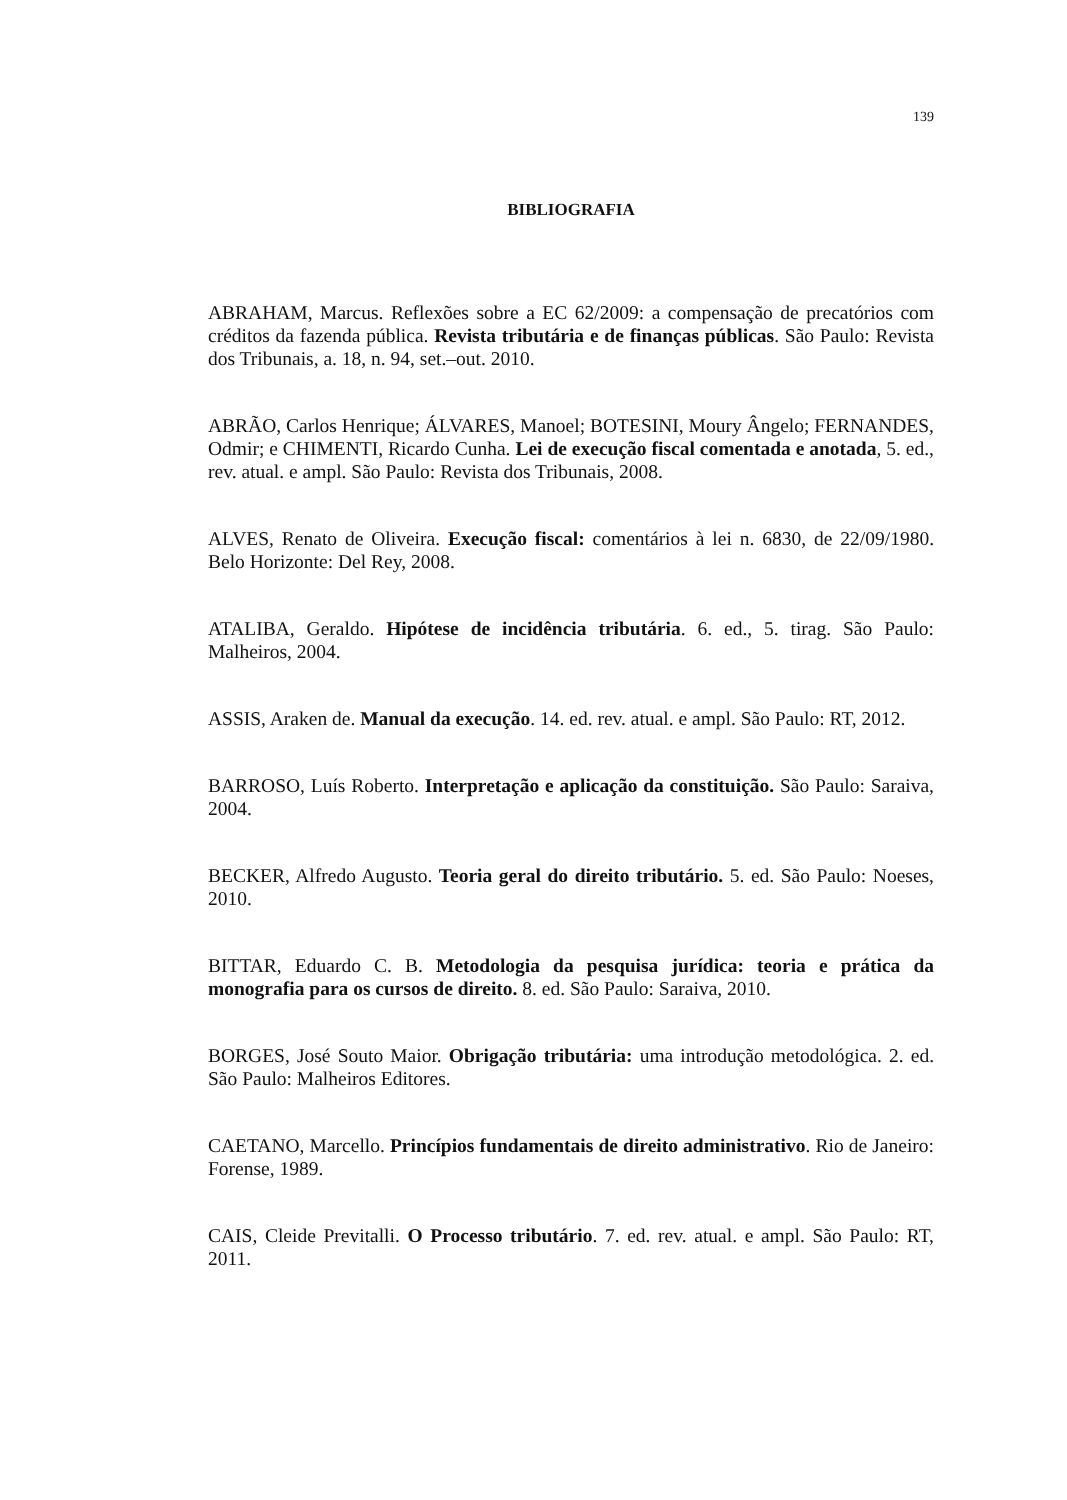139
BIBLIOGRAFIA
ABRAHAM, Marcus. Reflexões sobre a EC 62/2009: a compensação de precatórios com créditos da fazenda pública. Revista tributária e de finanças públicas. São Paulo: Revista dos Tribunais, a. 18, n. 94, set.–out. 2010.
ABRÃO, Carlos Henrique; ÁLVARES, Manoel; BOTESINI, Moury Ângelo; FERNANDES, Odmir; e CHIMENTI, Ricardo Cunha. Lei de execução fiscal comentada e anotada, 5. ed., rev. atual. e ampl. São Paulo: Revista dos Tribunais, 2008.
ALVES, Renato de Oliveira. Execução fiscal: comentários à lei n. 6830, de 22/09/1980. Belo Horizonte: Del Rey, 2008.
ATALIBA, Geraldo. Hipótese de incidência tributária. 6. ed., 5. tirag. São Paulo: Malheiros, 2004.
ASSIS, Araken de. Manual da execução. 14. ed. rev. atual. e ampl. São Paulo: RT, 2012.
BARROSO, Luís Roberto. Interpretação e aplicação da constituição. São Paulo: Saraiva, 2004.
BECKER, Alfredo Augusto. Teoria geral do direito tributário. 5. ed. São Paulo: Noeses, 2010.
BITTAR, Eduardo C. B. Metodologia da pesquisa jurídica: teoria e prática da monografia para os cursos de direito. 8. ed. São Paulo: Saraiva, 2010.
BORGES, José Souto Maior. Obrigação tributária: uma introdução metodológica. 2. ed. São Paulo: Malheiros Editores.
CAETANO, Marcello. Princípios fundamentais de direito administrativo. Rio de Janeiro: Forense, 1989.
CAIS, Cleide Previtalli. O Processo tributário. 7. ed. rev. atual. e ampl. São Paulo: RT, 2011.